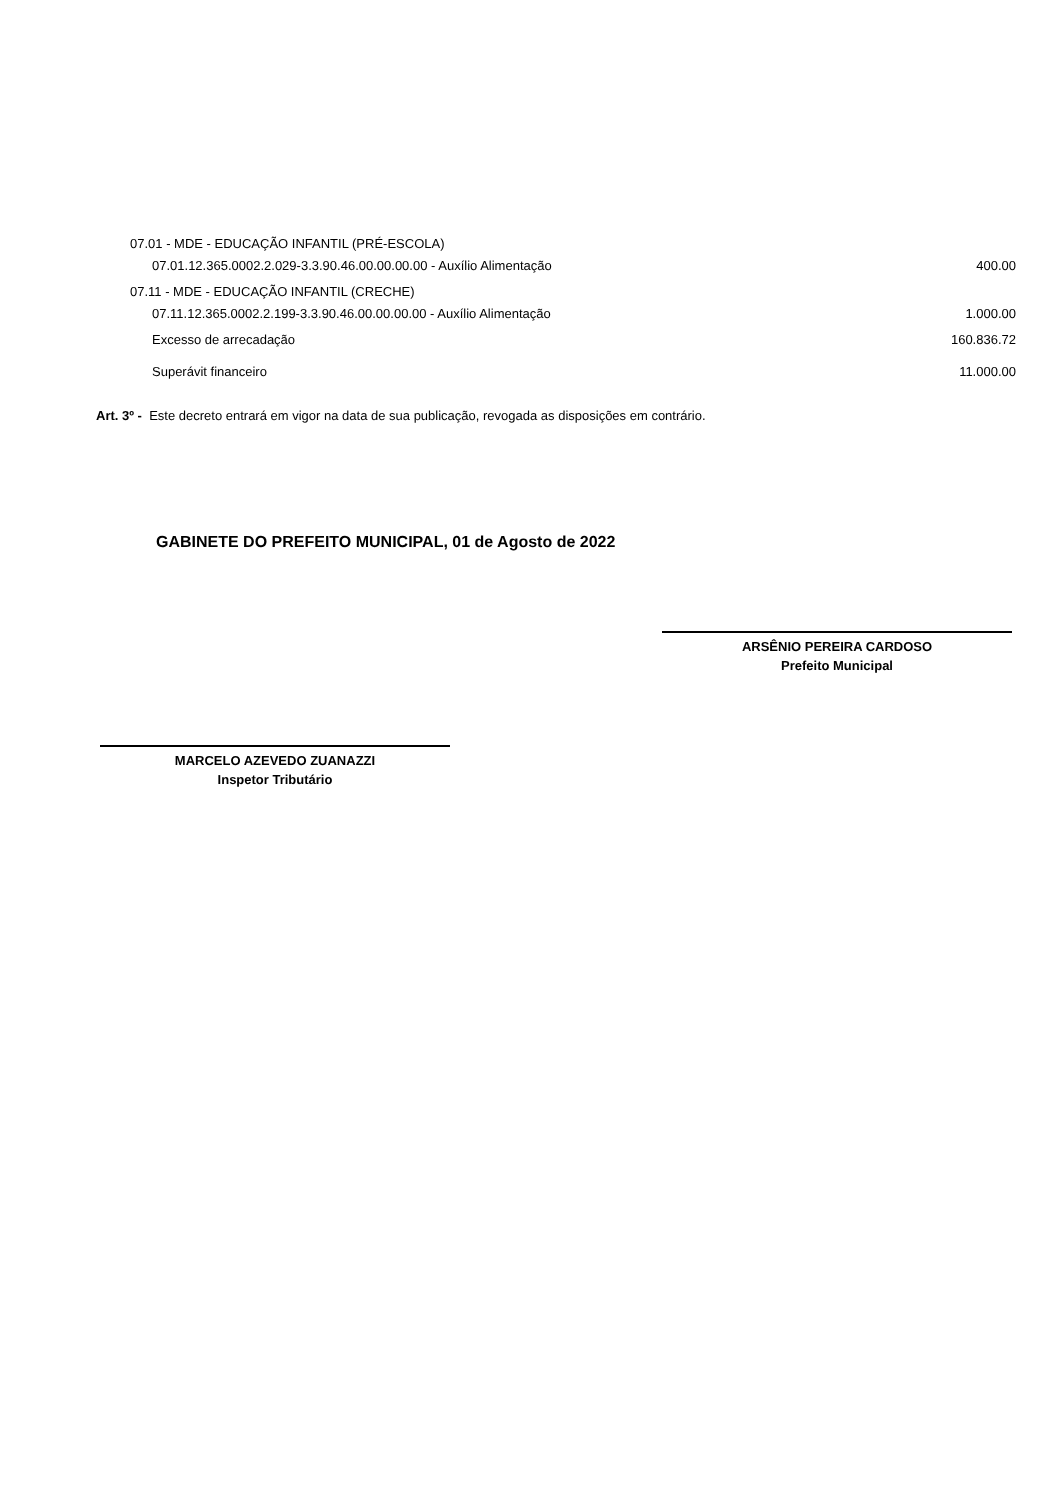| 07.01 - MDE - EDUCAÇÃO INFANTIL (PRÉ-ESCOLA) | |
| 07.01.12.365.0002.2.029-3.3.90.46.00.00.00.00 - Auxílio Alimentação | 400.00 |
| 07.11 - MDE - EDUCAÇÃO INFANTIL (CRECHE) | |
| 07.11.12.365.0002.2.199-3.3.90.46.00.00.00.00 - Auxílio Alimentação | 1.000.00 |
| Excesso de arrecadação | 160.836.72 |
| Superávit financeiro | 11.000.00 |
Art. 3º - Este decreto entrará em vigor na data de sua publicação, revogada as disposições em contrário.
GABINETE DO PREFEITO MUNICIPAL, 01 de Agosto de 2022
ARSÊNIO PEREIRA CARDOSO
Prefeito Municipal
MARCELO AZEVEDO ZUANAZZI
Inspetor Tributário